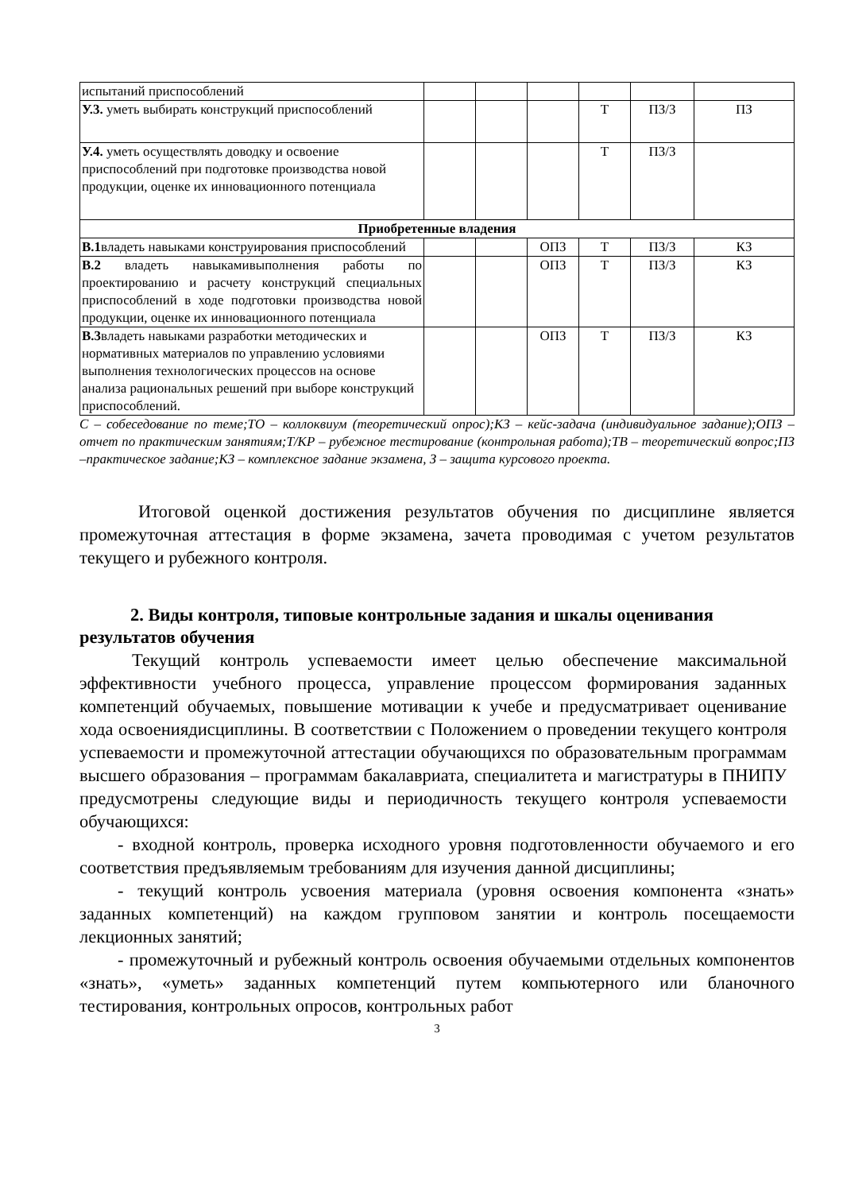| испытаний приспособлений | | | | | | |
| У.3. уметь выбирать конструкций приспособлений | | | | Т | ПЗ/З | ПЗ |
| У.4. уметь осуществлять доводку и освоение приспособлений при подготовке производства новой продукции, оценке их инновационного потенциала | | | | Т | ПЗ/З | |
| Приобретенные владения | | | | | | |
| В.1 владеть навыками конструирования приспособлений | | | ОПЗ | Т | ПЗ/З | КЗ |
| В.2 владеть навыкамивыполнения работы по проектированию и расчету конструкций специальных приспособлений в ходе подготовки производства новой продукции, оценке их инновационного потенциала | | | ОПЗ | Т | ПЗ/З | КЗ |
| В.3 владеть навыками разработки методических и нормативных материалов по управлению условиями выполнения технологических процессов на основе анализа рациональных решений при выборе конструкций приспособлений. | | | ОПЗ | Т | ПЗ/З | КЗ |
С – собеседование по теме;ТО – коллоквиум (теоретический опрос);КЗ – кейс-задача (индивидуальное задание);ОПЗ – отчет по практическим занятиям;Т/КР – рубежное тестирование (контрольная работа);ТВ – теоретический вопрос;ПЗ –практическое задание;КЗ – комплексное задание экзамена, З – защита курсового проекта.
Итоговой оценкой достижения результатов обучения по дисциплине является промежуточная аттестация в форме экзамена, зачета проводимая с учетом результатов текущего и рубежного контроля.
2. Виды контроля, типовые контрольные задания и шкалы оценивания результатов обучения
Текущий контроль успеваемости имеет целью обеспечение максимальной эффективности учебного процесса, управление процессом формирования заданных компетенций обучаемых, повышение мотивации к учебе и предусматривает оценивание хода освоениядисциплины. В соответствии с Положением о проведении текущего контроля успеваемости и промежуточной аттестации обучающихся по образовательным программам высшего образования – программам бакалавриата, специалитета и магистратуры в ПНИПУ предусмотрены следующие виды и периодичность текущего контроля успеваемости обучающихся:
- входной контроль, проверка исходного уровня подготовленности обучаемого и его соответствия предъявляемым требованиям для изучения данной дисциплины;
- текущий контроль усвоения материала (уровня освоения компонента «знать» заданных компетенций) на каждом групповом занятии и контроль посещаемости лекционных занятий;
- промежуточный и рубежный контроль освоения обучаемыми отдельных компонентов «знать», «уметь» заданных компетенций путем компьютерного или бланочного тестирования, контрольных опросов, контрольных работ
3